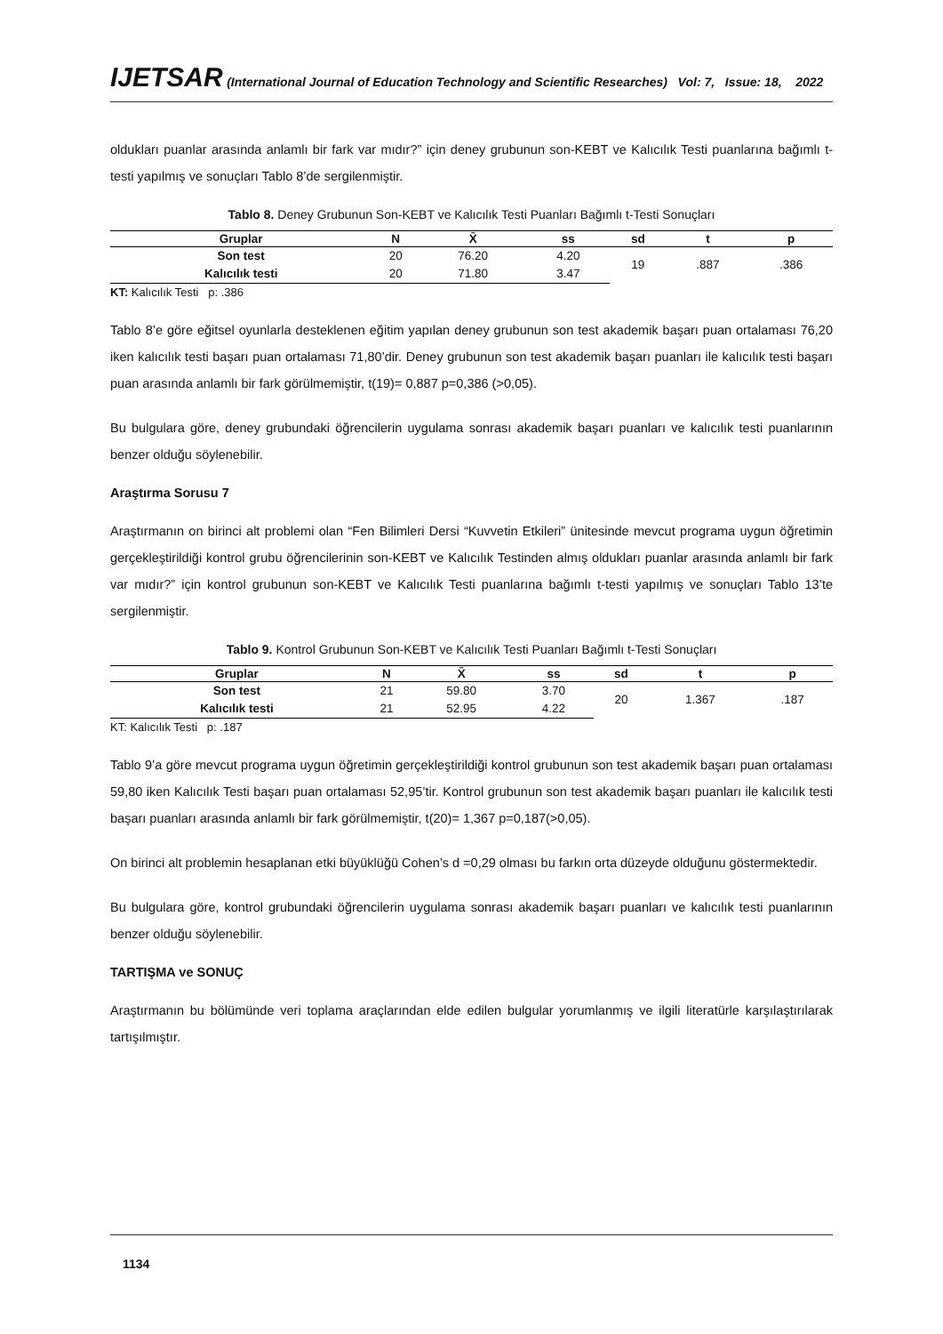IJETSAR (International Journal of Education Technology and Scientific Researches) Vol: 7, Issue: 18, 2022
oldukları puanlar arasında anlamlı bir fark var mıdır?” için deney grubunun son-KEBT ve Kalıcılık Testi puanlarına bağımlı t-testi yapılmış ve sonuçları Tablo 8’de sergilenmiştir.
Tablo 8. Deney Grubunun Son-KEBT ve Kalıcılık Testi Puanları Bağımlı t-Testi Sonuçları
| Gruplar | N | X̄ | ss | sd | t | p |
| --- | --- | --- | --- | --- | --- | --- |
| Son test | 20 | 76.20 | 4.20 | 19 | .887 | .386 |
| Kalıcılık testi | 20 | 71.80 | 3.47 | | | |
KT: Kalıcılık Testi p: .386
Tablo 8’e göre eğitsel oyunlarla desteklenen eğitim yapılan deney grubunun son test akademik başarı puan ortalaması 76,20 iken kalıcılık testi başarı puan ortalaması 71,80’dir. Deney grubunun son test akademik başarı puanları ile kalıcılık testi başarı puan arasında anlamlı bir fark görülmemiştir, t(19)= 0,887 p=0,386 (>0,05).
Bu bulgulara göre, deney grubundaki öğrencilerin uygulama sonrası akademik başarı puanları ve kalıcılık testi puanlarının benzer olduğu söylenebilir.
Araştırma Sorusu 7
Araştırmanın on birinci alt problemi olan “Fen Bilimleri Dersi “Kuvvetin Etkileri” ünitesinde mevcut programa uygun öğretimin gerçekleştirildiği kontrol grubu öğrencilerinin son-KEBT ve Kalıcılık Testinden almış oldukları puanlar arasında anlamlı bir fark var mıdır?” için kontrol grubunun son-KEBT ve Kalıcılık Testi puanlarına bağımlı t-testi yapılmış ve sonuçları Tablo 13’te sergilenmiştir.
Tablo 9. Kontrol Grubunun Son-KEBT ve Kalıcılık Testi Puanları Bağımlı t-Testi Sonuçları
| Gruplar | N | X̄ | ss | sd | t | p |
| --- | --- | --- | --- | --- | --- | --- |
| Son test | 21 | 59.80 | 3.70 | 20 | 1.367 | .187 |
| Kalıcılık testi | 21 | 52.95 | 4.22 | | | |
KT: Kalıcılık Testi p: .187
Tablo 9’a göre mevcut programa uygun öğretimin gerçekleştirildiği kontrol grubunun son test akademik başarı puan ortalaması 59,80 iken Kalıcılık Testi başarı puan ortalaması 52,95’tir. Kontrol grubunun son test akademik başarı puanları ile kalıcılık testi başarı puanları arasında anlamlı bir fark görülmemiştir, t(20)= 1,367 p=0,187(>0,05).
On birinci alt problemin hesaplanan etki büyüklüğü Cohen’s d =0,29 olması bu farkın orta düzeyde olduğunu göstermektedir.
Bu bulgulara göre, kontrol grubundaki öğrencilerin uygulama sonrası akademik başarı puanları ve kalıcılık testi puanlarının benzer olduğu söylenebilir.
TARTIŞMA ve SONUÇ
Araştırmanın bu bölümünde veri toplama araçlarından elde edilen bulgular yorumlanmış ve ilgili literatürle karşılaştırılarak tartışılmıştır.
1134